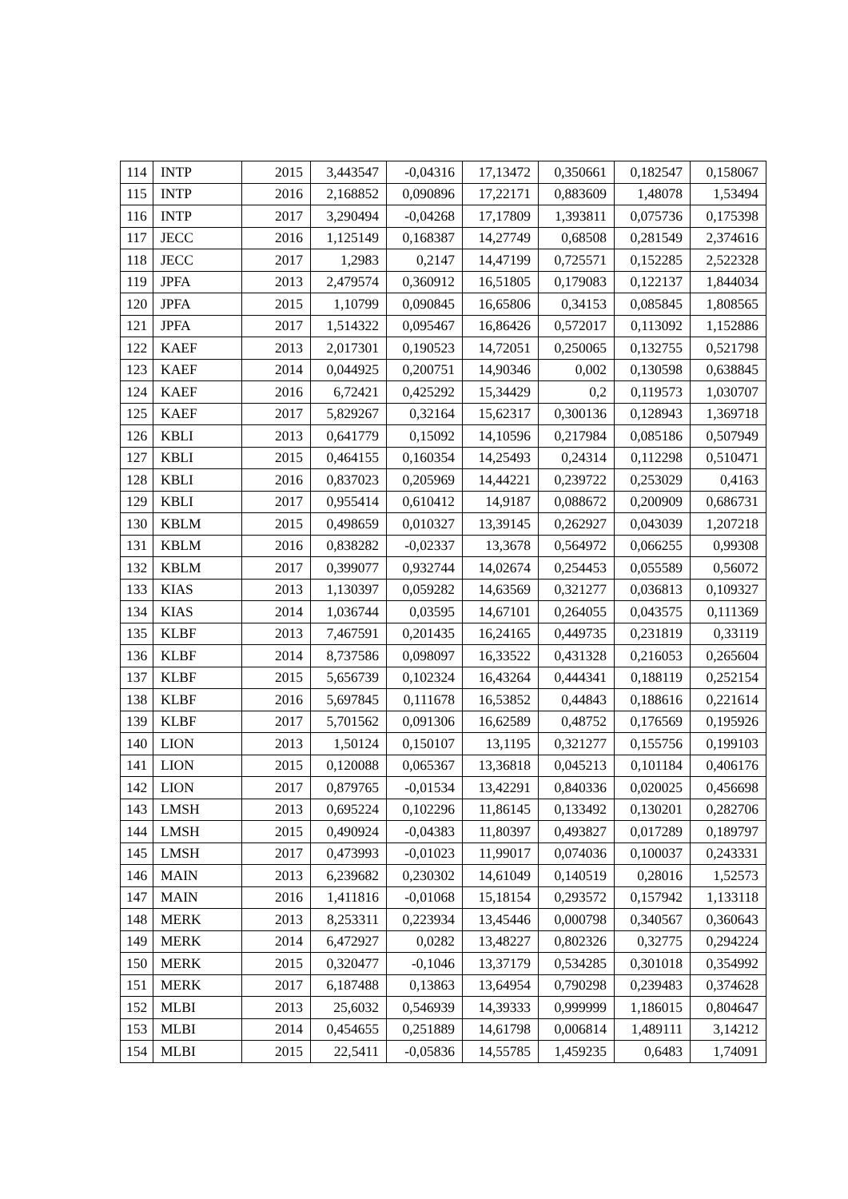| 114 | INTP | 2015 | 3,443547 | -0,04316 | 17,13472 | 0,350661 | 0,182547 | 0,158067 |
| 115 | INTP | 2016 | 2,168852 | 0,090896 | 17,22171 | 0,883609 | 1,48078 | 1,53494 |
| 116 | INTP | 2017 | 3,290494 | -0,04268 | 17,17809 | 1,393811 | 0,075736 | 0,175398 |
| 117 | JECC | 2016 | 1,125149 | 0,168387 | 14,27749 | 0,68508 | 0,281549 | 2,374616 |
| 118 | JECC | 2017 | 1,2983 | 0,2147 | 14,47199 | 0,725571 | 0,152285 | 2,522328 |
| 119 | JPFA | 2013 | 2,479574 | 0,360912 | 16,51805 | 0,179083 | 0,122137 | 1,844034 |
| 120 | JPFA | 2015 | 1,10799 | 0,090845 | 16,65806 | 0,34153 | 0,085845 | 1,808565 |
| 121 | JPFA | 2017 | 1,514322 | 0,095467 | 16,86426 | 0,572017 | 0,113092 | 1,152886 |
| 122 | KAEF | 2013 | 2,017301 | 0,190523 | 14,72051 | 0,250065 | 0,132755 | 0,521798 |
| 123 | KAEF | 2014 | 0,044925 | 0,200751 | 14,90346 | 0,002 | 0,130598 | 0,638845 |
| 124 | KAEF | 2016 | 6,72421 | 0,425292 | 15,34429 | 0,2 | 0,119573 | 1,030707 |
| 125 | KAEF | 2017 | 5,829267 | 0,32164 | 15,62317 | 0,300136 | 0,128943 | 1,369718 |
| 126 | KBLI | 2013 | 0,641779 | 0,15092 | 14,10596 | 0,217984 | 0,085186 | 0,507949 |
| 127 | KBLI | 2015 | 0,464155 | 0,160354 | 14,25493 | 0,24314 | 0,112298 | 0,510471 |
| 128 | KBLI | 2016 | 0,837023 | 0,205969 | 14,44221 | 0,239722 | 0,253029 | 0,4163 |
| 129 | KBLI | 2017 | 0,955414 | 0,610412 | 14,9187 | 0,088672 | 0,200909 | 0,686731 |
| 130 | KBLM | 2015 | 0,498659 | 0,010327 | 13,39145 | 0,262927 | 0,043039 | 1,207218 |
| 131 | KBLM | 2016 | 0,838282 | -0,02337 | 13,3678 | 0,564972 | 0,066255 | 0,99308 |
| 132 | KBLM | 2017 | 0,399077 | 0,932744 | 14,02674 | 0,254453 | 0,055589 | 0,56072 |
| 133 | KIAS | 2013 | 1,130397 | 0,059282 | 14,63569 | 0,321277 | 0,036813 | 0,109327 |
| 134 | KIAS | 2014 | 1,036744 | 0,03595 | 14,67101 | 0,264055 | 0,043575 | 0,111369 |
| 135 | KLBF | 2013 | 7,467591 | 0,201435 | 16,24165 | 0,449735 | 0,231819 | 0,33119 |
| 136 | KLBF | 2014 | 8,737586 | 0,098097 | 16,33522 | 0,431328 | 0,216053 | 0,265604 |
| 137 | KLBF | 2015 | 5,656739 | 0,102324 | 16,43264 | 0,444341 | 0,188119 | 0,252154 |
| 138 | KLBF | 2016 | 5,697845 | 0,111678 | 16,53852 | 0,44843 | 0,188616 | 0,221614 |
| 139 | KLBF | 2017 | 5,701562 | 0,091306 | 16,62589 | 0,48752 | 0,176569 | 0,195926 |
| 140 | LION | 2013 | 1,50124 | 0,150107 | 13,1195 | 0,321277 | 0,155756 | 0,199103 |
| 141 | LION | 2015 | 0,120088 | 0,065367 | 13,36818 | 0,045213 | 0,101184 | 0,406176 |
| 142 | LION | 2017 | 0,879765 | -0,01534 | 13,42291 | 0,840336 | 0,020025 | 0,456698 |
| 143 | LMSH | 2013 | 0,695224 | 0,102296 | 11,86145 | 0,133492 | 0,130201 | 0,282706 |
| 144 | LMSH | 2015 | 0,490924 | -0,04383 | 11,80397 | 0,493827 | 0,017289 | 0,189797 |
| 145 | LMSH | 2017 | 0,473993 | -0,01023 | 11,99017 | 0,074036 | 0,100037 | 0,243331 |
| 146 | MAIN | 2013 | 6,239682 | 0,230302 | 14,61049 | 0,140519 | 0,28016 | 1,52573 |
| 147 | MAIN | 2016 | 1,411816 | -0,01068 | 15,18154 | 0,293572 | 0,157942 | 1,133118 |
| 148 | MERK | 2013 | 8,253311 | 0,223934 | 13,45446 | 0,000798 | 0,340567 | 0,360643 |
| 149 | MERK | 2014 | 6,472927 | 0,0282 | 13,48227 | 0,802326 | 0,32775 | 0,294224 |
| 150 | MERK | 2015 | 0,320477 | -0,1046 | 13,37179 | 0,534285 | 0,301018 | 0,354992 |
| 151 | MERK | 2017 | 6,187488 | 0,13863 | 13,64954 | 0,790298 | 0,239483 | 0,374628 |
| 152 | MLBI | 2013 | 25,6032 | 0,546939 | 14,39333 | 0,999999 | 1,186015 | 0,804647 |
| 153 | MLBI | 2014 | 0,454655 | 0,251889 | 14,61798 | 0,006814 | 1,489111 | 3,14212 |
| 154 | MLBI | 2015 | 22,5411 | -0,05836 | 14,55785 | 1,459235 | 0,6483 | 1,74091 |